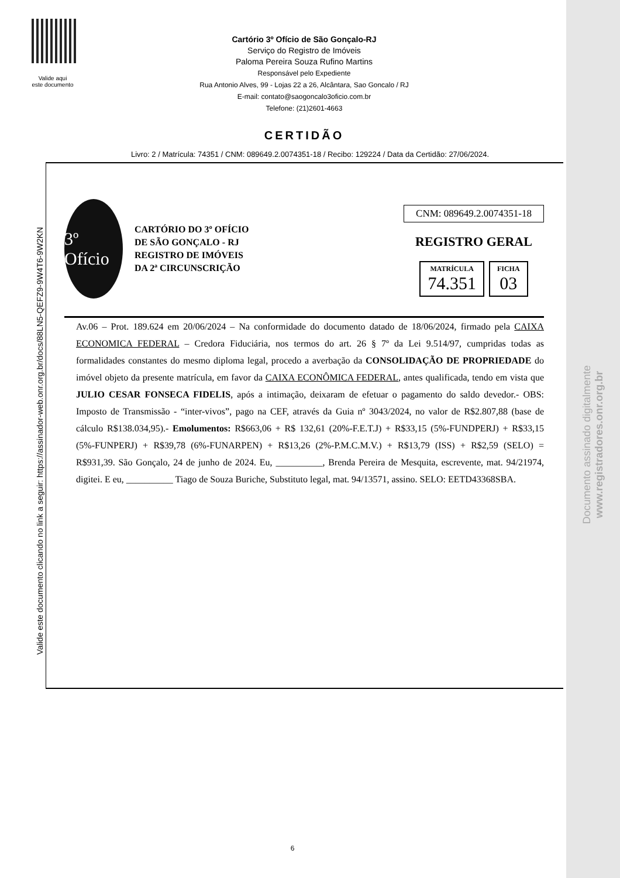Documento assinado digitalmente
www.registradores.onr.org.br
Valide aqui
este documento
Cartório 3º Ofício de São Gonçalo-RJ
Serviço do Registro de Imóveis
Paloma Pereira Souza Rufino Martins
Responsável pelo Expediente
Rua Antonio Alves, 99 - Lojas 22 a 26, Alcântara, Sao Goncalo / RJ
E-mail: contato@saogoncalo3oficio.com.br
Telefone: (21)2601-4663
CERTIDÃO
Livro: 2 / Matrícula: 74351 / CNM: 089649.2.0074351-18 / Recibo: 129224 / Data da Certidão: 27/06/2024.
Valide este documento clicando no link a seguir: https://assinador-web.onr.org.br/docs/88LN5-QEFZ9-9W4T6-9W2KN
CNM: 089649.2.0074351-18
REGISTRO GERAL
MATRÍCULA
74.351
FICHA
03
3º Ofício
CARTÓRIO DO 3º OFÍCIO
DE SÃO GONÇALO - RJ
REGISTRO DE IMÓVEIS
DA 2ª CIRCUNSCRIÇÃO
Av.06 – Prot. 189.624 em 20/06/2024 – Na conformidade do documento datado de 18/06/2024, firmado pela CAIXA ECONOMICA FEDERAL – Credora Fiduciária, nos termos do art. 26 § 7º da Lei 9.514/97, cumpridas todas as formalidades constantes do mesmo diploma legal, procedo a averbação da CONSOLIDAÇÃO DE PROPRIEDADE do imóvel objeto da presente matrícula, em favor da CAIXA ECONÔMICA FEDERAL, antes qualificada, tendo em vista que JULIO CESAR FONSECA FIDELIS, após a intimação, deixaram de efetuar o pagamento do saldo devedor.- OBS: Imposto de Transmissão - “inter-vivos”, pago na CEF, através da Guia nº 3043/2024, no valor de R$2.807,88 (base de cálculo R$138.034,95).- Emolumentos: R$663,06 + R$ 132,61 (20%-F.E.T.J) + R$33,15 (5%-FUNDPERJ) + R$33,15 (5%-FUNPERJ) + R$39,78 (6%-FUNARPEN) + R$13,26 (2%-P.M.C.M.V.) + R$13,79 (ISS) + R$2,59 (SELO) = R$931,39. São Gonçalo, 24 de junho de 2024. Eu, __________, Brenda Pereira de Mesquita, escrevente, mat. 94/21974, digitei. E eu, __________ Tiago de Souza Buriche, Substituto legal, mat. 94/13571, assino. SELO: EETD43368SBA.
6